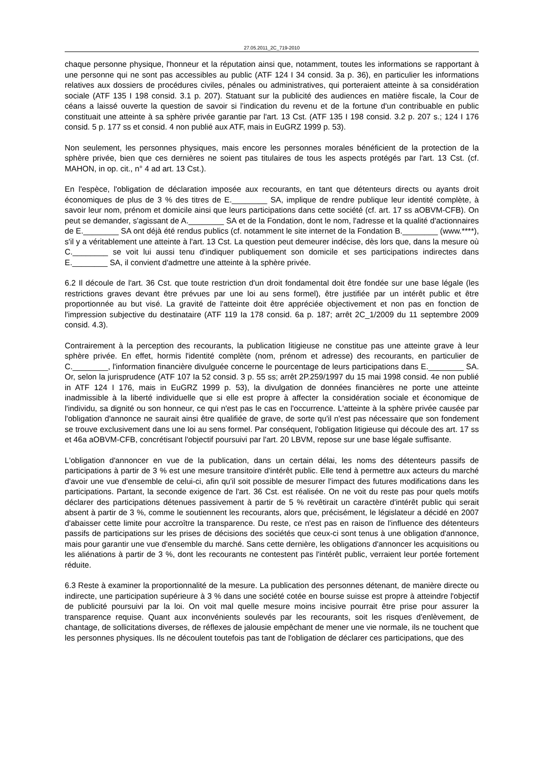27.05.2011_2C_719-2010
chaque personne physique, l'honneur et la réputation ainsi que, notamment, toutes les informations se rapportant à une personne qui ne sont pas accessibles au public (ATF 124 I 34 consid. 3a p. 36), en particulier les informations relatives aux dossiers de procédures civiles, pénales ou administratives, qui porteraient atteinte à sa considération sociale (ATF 135 I 198 consid. 3.1 p. 207). Statuant sur la publicité des audiences en matière fiscale, la Cour de céans a laissé ouverte la question de savoir si l'indication du revenu et de la fortune d'un contribuable en public constituait une atteinte à sa sphère privée garantie par l'art. 13 Cst. (ATF 135 I 198 consid. 3.2 p. 207 s.; 124 I 176 consid. 5 p. 177 ss et consid. 4 non publié aux ATF, mais in EuGRZ 1999 p. 53).
Non seulement, les personnes physiques, mais encore les personnes morales bénéficient de la protection de la sphère privée, bien que ces dernières ne soient pas titulaires de tous les aspects protégés par l'art. 13 Cst. (cf. MAHON, in op. cit., n° 4 ad art. 13 Cst.).
En l'espèce, l'obligation de déclaration imposée aux recourants, en tant que détenteurs directs ou ayants droit économiques de plus de 3 % des titres de E.________ SA, implique de rendre publique leur identité complète, à savoir leur nom, prénom et domicile ainsi que leurs participations dans cette société (cf. art. 17 ss aOBVM-CFB). On peut se demander, s'agissant de A.________ SA et de la Fondation, dont le nom, l'adresse et la qualité d'actionnaires de E.________ SA ont déjà été rendus publics (cf. notamment le site internet de la Fondation B.________ (www.****), s'il y a véritablement une atteinte à l'art. 13 Cst. La question peut demeurer indécise, dès lors que, dans la mesure où C.________ se voit lui aussi tenu d'indiquer publiquement son domicile et ses participations indirectes dans E.________ SA, il convient d'admettre une atteinte à la sphère privée.
6.2 Il découle de l'art. 36 Cst. que toute restriction d'un droit fondamental doit être fondée sur une base légale (les restrictions graves devant être prévues par une loi au sens formel), être justifiée par un intérêt public et être proportionnée au but visé. La gravité de l'atteinte doit être appréciée objectivement et non pas en fonction de l'impression subjective du destinataire (ATF 119 Ia 178 consid. 6a p. 187; arrêt 2C_1/2009 du 11 septembre 2009 consid. 4.3).
Contrairement à la perception des recourants, la publication litigieuse ne constitue pas une atteinte grave à leur sphère privée. En effet, hormis l'identité complète (nom, prénom et adresse) des recourants, en particulier de C.________, l'information financière divulguée concerne le pourcentage de leurs participations dans E.________ SA. Or, selon la jurisprudence (ATF 107 Ia 52 consid. 3 p. 55 ss; arrêt 2P.259/1997 du 15 mai 1998 consid. 4e non publié in ATF 124 I 176, mais in EuGRZ 1999 p. 53), la divulgation de données financières ne porte une atteinte inadmissible à la liberté individuelle que si elle est propre à affecter la considération sociale et économique de l'individu, sa dignité ou son honneur, ce qui n'est pas le cas en l'occurrence. L'atteinte à la sphère privée causée par l'obligation d'annonce ne saurait ainsi être qualifiée de grave, de sorte qu'il n'est pas nécessaire que son fondement se trouve exclusivement dans une loi au sens formel. Par conséquent, l'obligation litigieuse qui découle des art. 17 ss et 46a aOBVM-CFB, concrétisant l'objectif poursuivi par l'art. 20 LBVM, repose sur une base légale suffisante.
L'obligation d'annoncer en vue de la publication, dans un certain délai, les noms des détenteurs passifs de participations à partir de 3 % est une mesure transitoire d'intérêt public. Elle tend à permettre aux acteurs du marché d'avoir une vue d'ensemble de celui-ci, afin qu'il soit possible de mesurer l'impact des futures modifications dans les participations. Partant, la seconde exigence de l'art. 36 Cst. est réalisée. On ne voit du reste pas pour quels motifs déclarer des participations détenues passivement à partir de 5 % revêtirait un caractère d'intérêt public qui serait absent à partir de 3 %, comme le soutiennent les recourants, alors que, précisément, le législateur a décidé en 2007 d'abaisser cette limite pour accroître la transparence. Du reste, ce n'est pas en raison de l'influence des détenteurs passifs de participations sur les prises de décisions des sociétés que ceux-ci sont tenus à une obligation d'annonce, mais pour garantir une vue d'ensemble du marché. Sans cette dernière, les obligations d'annoncer les acquisitions ou les aliénations à partir de 3 %, dont les recourants ne contestent pas l'intérêt public, verraient leur portée fortement réduite.
6.3 Reste à examiner la proportionnalité de la mesure. La publication des personnes détenant, de manière directe ou indirecte, une participation supérieure à 3 % dans une société cotée en bourse suisse est propre à atteindre l'objectif de publicité poursuivi par la loi. On voit mal quelle mesure moins incisive pourrait être prise pour assurer la transparence requise. Quant aux inconvénients soulevés par les recourants, soit les risques d'enlèvement, de chantage, de sollicitations diverses, de réflexes de jalousie empêchant de mener une vie normale, ils ne touchent que les personnes physiques. Ils ne découlent toutefois pas tant de l'obligation de déclarer ces participations, que des